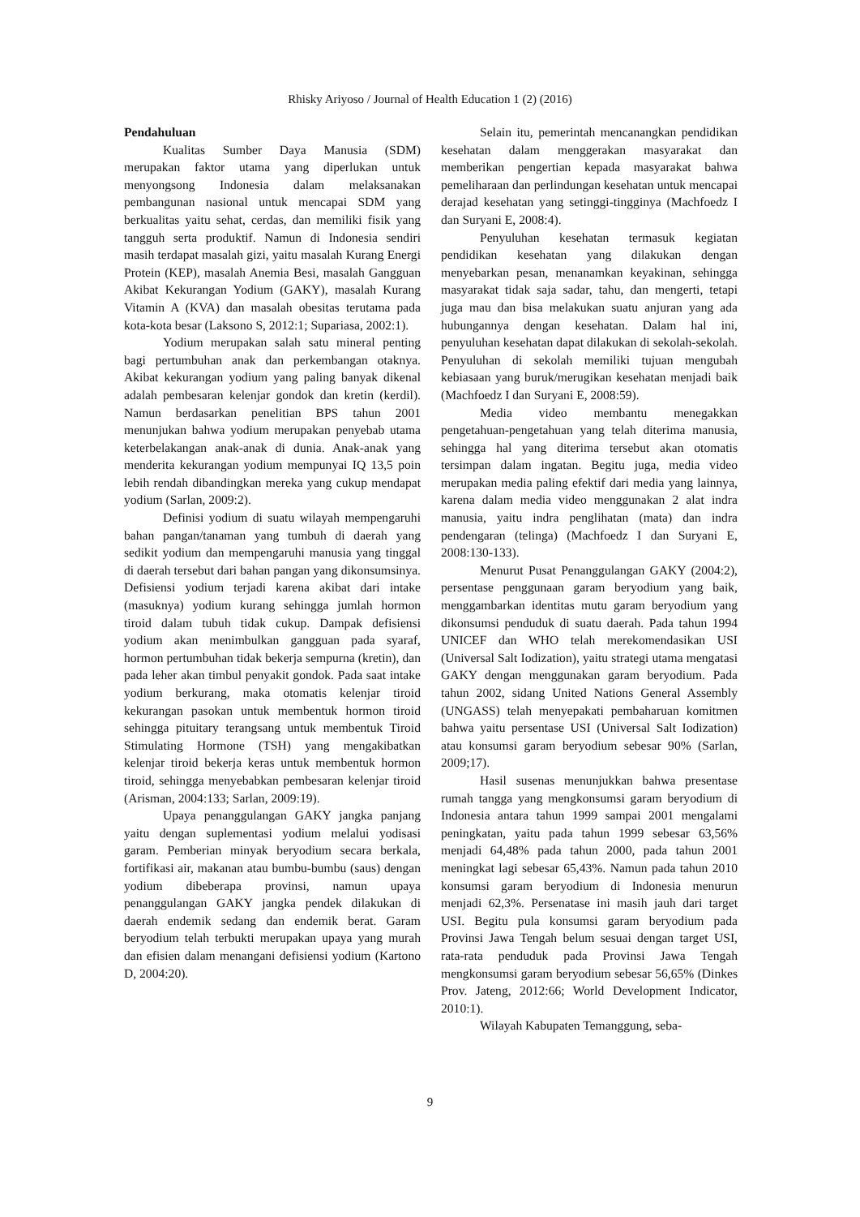Rhisky Ariyoso / Journal of Health Education 1 (2) (2016)
Pendahuluan
Kualitas Sumber Daya Manusia (SDM) merupakan faktor utama yang diperlukan untuk menyongsong Indonesia dalam melaksanakan pembangunan nasional untuk mencapai SDM yang berkualitas yaitu sehat, cerdas, dan memiliki fisik yang tangguh serta produktif. Namun di Indonesia sendiri masih terdapat masalah gizi, yaitu masalah Kurang Energi Protein (KEP), masalah Anemia Besi, masalah Gangguan Akibat Kekurangan Yodium (GAKY), masalah Kurang Vitamin A (KVA) dan masalah obesitas terutama pada kota-kota besar (Laksono S, 2012:1; Supariasa, 2002:1).
Yodium merupakan salah satu mineral penting bagi pertumbuhan anak dan perkembangan otaknya. Akibat kekurangan yodium yang paling banyak dikenal adalah pembesaran kelenjar gondok dan kretin (kerdil). Namun berdasarkan penelitian BPS tahun 2001 menunjukan bahwa yodium merupakan penyebab utama keterbelakangan anak-anak di dunia. Anak-anak yang menderita kekurangan yodium mempunyai IQ 13,5 poin lebih rendah dibandingkan mereka yang cukup mendapat yodium (Sarlan, 2009:2).
Definisi yodium di suatu wilayah mempengaruhi bahan pangan/tanaman yang tumbuh di daerah yang sedikit yodium dan mempengaruhi manusia yang tinggal di daerah tersebut dari bahan pangan yang dikonsumsinya. Defisiensi yodium terjadi karena akibat dari intake (masuknya) yodium kurang sehingga jumlah hormon tiroid dalam tubuh tidak cukup. Dampak defisiensi yodium akan menimbulkan gangguan pada syaraf, hormon pertumbuhan tidak bekerja sempurna (kretin), dan pada leher akan timbul penyakit gondok. Pada saat intake yodium berkurang, maka otomatis kelenjar tiroid kekurangan pasokan untuk membentuk hormon tiroid sehingga pituitary terangsang untuk membentuk Tiroid Stimulating Hormone (TSH) yang mengakibatkan kelenjar tiroid bekerja keras untuk membentuk hormon tiroid, sehingga menyebabkan pembesaran kelenjar tiroid (Arisman, 2004:133; Sarlan, 2009:19).
Upaya penanggulangan GAKY jangka panjang yaitu dengan suplementasi yodium melalui yodisasi garam. Pemberian minyak beryodium secara berkala, fortifikasi air, makanan atau bumbu-bumbu (saus) dengan yodium dibeberapa provinsi, namun upaya penanggulangan GAKY jangka pendek dilakukan di daerah endemik sedang dan endemik berat. Garam beryodium telah terbukti merupakan upaya yang murah dan efisien dalam menangani defisiensi yodium (Kartono D, 2004:20).
Selain itu, pemerintah mencanangkan pendidikan kesehatan dalam menggerakan masyarakat dan memberikan pengertian kepada masyarakat bahwa pemeliharaan dan perlindungan kesehatan untuk mencapai derajad kesehatan yang setinggi-tingginya (Machfoedz I dan Suryani E, 2008:4).
Penyuluhan kesehatan termasuk kegiatan pendidikan kesehatan yang dilakukan dengan menyebarkan pesan, menanamkan keyakinan, sehingga masyarakat tidak saja sadar, tahu, dan mengerti, tetapi juga mau dan bisa melakukan suatu anjuran yang ada hubungannya dengan kesehatan. Dalam hal ini, penyuluhan kesehatan dapat dilakukan di sekolah-sekolah. Penyuluhan di sekolah memiliki tujuan mengubah kebiasaan yang buruk/merugikan kesehatan menjadi baik (Machfoedz I dan Suryani E, 2008:59).
Media video membantu menegakkan pengetahuan-pengetahuan yang telah diterima manusia, sehingga hal yang diterima tersebut akan otomatis tersimpan dalam ingatan. Begitu juga, media video merupakan media paling efektif dari media yang lainnya, karena dalam media video menggunakan 2 alat indra manusia, yaitu indra penglihatan (mata) dan indra pendengaran (telinga) (Machfoedz I dan Suryani E, 2008:130-133).
Menurut Pusat Penanggulangan GAKY (2004:2), persentase penggunaan garam beryodium yang baik, menggambarkan identitas mutu garam beryodium yang dikonsumsi penduduk di suatu daerah. Pada tahun 1994 UNICEF dan WHO telah merekomendasikan USI (Universal Salt Iodization), yaitu strategi utama mengatasi GAKY dengan menggunakan garam beryodium. Pada tahun 2002, sidang United Nations General Assembly (UNGASS) telah menyepakati pembaharuan komitmen bahwa yaitu persentase USI (Universal Salt Iodization) atau konsumsi garam beryodium sebesar 90% (Sarlan, 2009;17).
Hasil susenas menunjukkan bahwa presentase rumah tangga yang mengkonsumsi garam beryodium di Indonesia antara tahun 1999 sampai 2001 mengalami peningkatan, yaitu pada tahun 1999 sebesar 63,56% menjadi 64,48% pada tahun 2000, pada tahun 2001 meningkat lagi sebesar 65,43%. Namun pada tahun 2010 konsumsi garam beryodium di Indonesia menurun menjadi 62,3%. Persenatase ini masih jauh dari target USI. Begitu pula konsumsi garam beryodium pada Provinsi Jawa Tengah belum sesuai dengan target USI, rata-rata penduduk pada Provinsi Jawa Tengah mengkonsumsi garam beryodium sebesar 56,65% (Dinkes Prov. Jateng, 2012:66; World Development Indicator, 2010:1).
Wilayah Kabupaten Temanggung, seba-
9